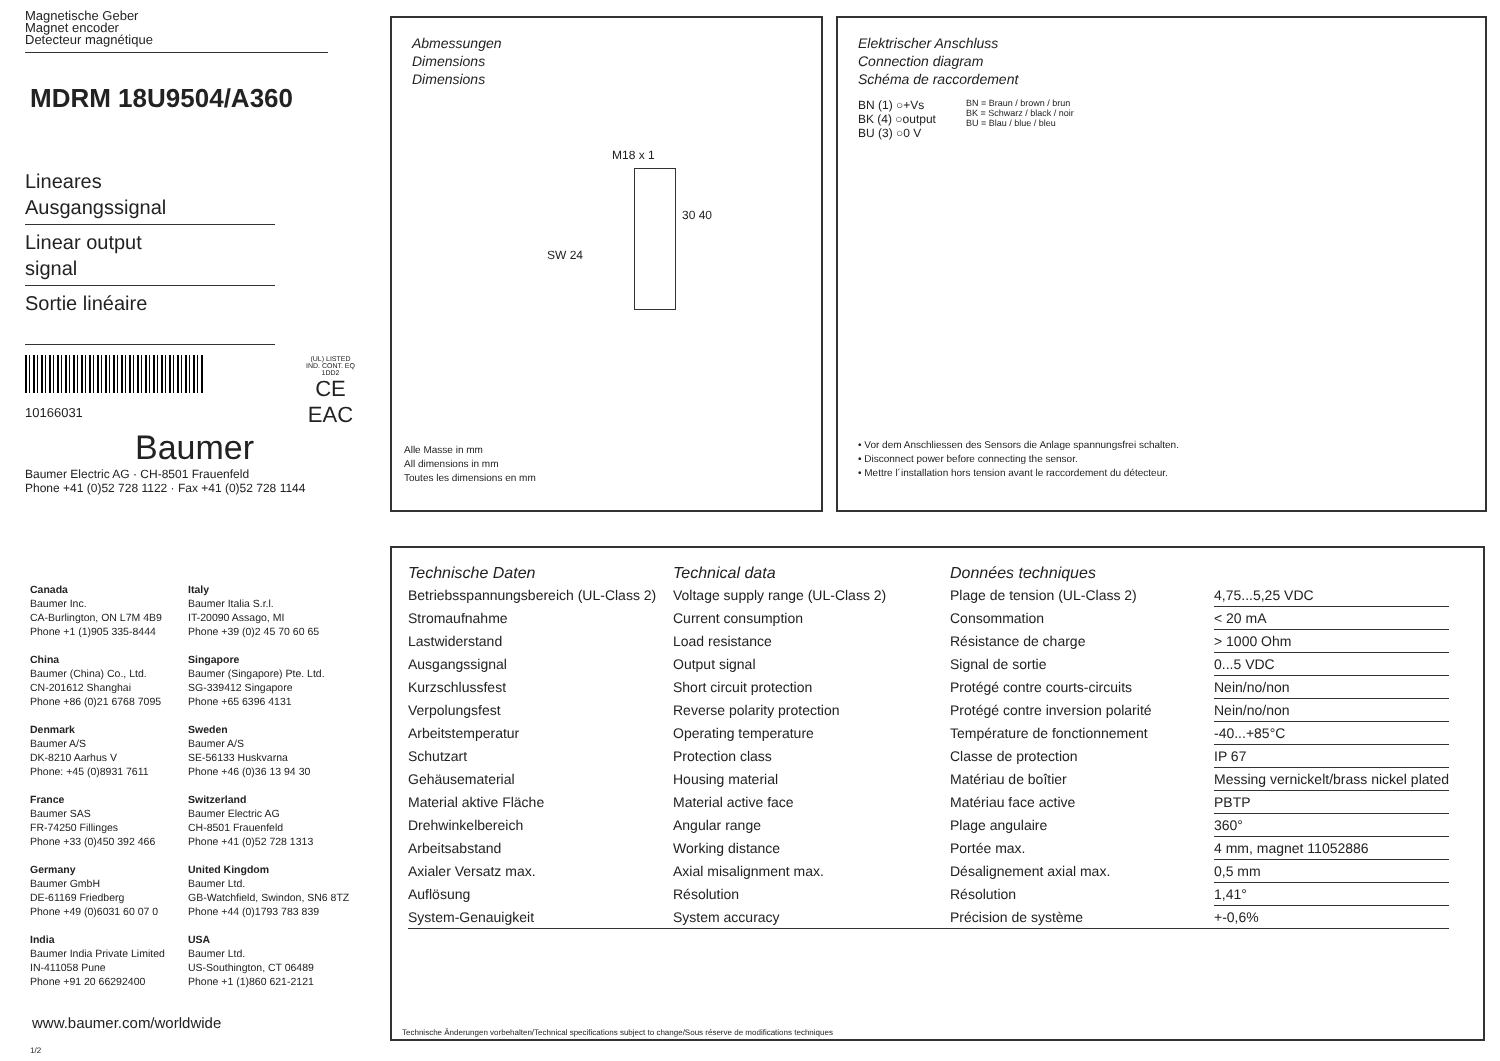Magnetische Geber
Magnet encoder
Detecteur magnétique
MDRM 18U9504/A360
Lineares
Ausgangssignal
Linear output
signal
Sortie linéaire
10166031
(UL) LISTED
IND. CONT. EQ
1DD2
CE
EAC
Baumer
Baumer Electric AG · CH-8501 Frauenfeld
Phone +41 (0)52 728 1122 · Fax +41 (0)52 728 1144
Abmessungen
Dimensions
Dimensions
M18 x 1
SW 24
30 40
Alle Masse in mm
All dimensions in mm
Toutes les dimensions en mm
Elektrischer Anschluss
Connection diagram
Schéma de raccordement
BN (1) ○+Vs
BK (4) ○output
BU (3) ○0 V
BN = Braun / brown / brun
BK = Schwarz / black / noir
BU = Blau / blue / bleu
• Vor dem Anschliessen des Sensors die Anlage spannungsfrei schalten.
• Disconnect power before connecting the sensor.
• Mettre l´installation hors tension avant le raccordement du détecteur.
Canada
Baumer Inc.
CA-Burlington, ON L7M 4B9
Phone +1 (1)905 335-8444
Italy
Baumer Italia S.r.l.
IT-20090 Assago, MI
Phone +39 (0)2 45 70 60 65
China
Baumer (China) Co., Ltd.
CN-201612 Shanghai
Phone +86 (0)21 6768 7095
Singapore
Baumer (Singapore) Pte. Ltd.
SG-339412 Singapore
Phone +65 6396 4131
Denmark
Baumer A/S
DK-8210 Aarhus V
Phone: +45 (0)8931 7611
Sweden
Baumer A/S
SE-56133 Huskvarna
Phone +46 (0)36 13 94 30
France
Baumer SAS
FR-74250 Fillinges
Phone +33 (0)450 392 466
Switzerland
Baumer Electric AG
CH-8501 Frauenfeld
Phone +41 (0)52 728 1313
Germany
Baumer GmbH
DE-61169 Friedberg
Phone +49 (0)6031 60 07 0
United Kingdom
Baumer Ltd.
GB-Watchfield, Swindon, SN6 8TZ
Phone +44 (0)1793 783 839
India
Baumer India Private Limited
IN-411058 Pune
Phone +91 20 66292400
USA
Baumer Ltd.
US-Southington, CT 06489
Phone +1 (1)860 621-2121
www.baumer.com/worldwide
1/2
| Technische Daten | Technical data | Données techniques | |
| Betriebsspannungsbereich (UL-Class 2) | Voltage supply range (UL-Class 2) | Plage de tension (UL-Class 2) | 4,75...5,25 VDC |
| Stromaufnahme | Current consumption | Consommation | < 20 mA |
| Lastwiderstand | Load resistance | Résistance de charge | > 1000 Ohm |
| Ausgangssignal | Output signal | Signal de sortie | 0...5 VDC |
| Kurzschlussfest | Short circuit protection | Protégé contre courts-circuits | Nein/no/non |
| Verpolungsfest | Reverse polarity protection | Protégé contre inversion polarité | Nein/no/non |
| Arbeitstemperatur | Operating temperature | Température de fonctionnement | -40...+85°C |
| Schutzart | Protection class | Classe de protection | IP 67 |
| Gehäusematerial | Housing material | Matériau de boîtier | Messing vernickelt/brass nickel plated |
| Material aktive Fläche | Material active face | Matériau face active | PBTP |
| Drehwinkelbereich | Angular range | Plage angulaire | 360° |
| Arbeitsabstand | Working distance | Portée max. | 4 mm, magnet 11052886 |
| Axialer Versatz max. | Axial misalignment max. | Désalignement axial max. | 0,5 mm |
| Auflösung | Résolution | Résolution | 1,41° |
| System-Genauigkeit | System accuracy | Précision de système | +-0,6% |
Technische Änderungen vorbehalten/Technical specifications subject to change/Sous réserve de modifications techniques